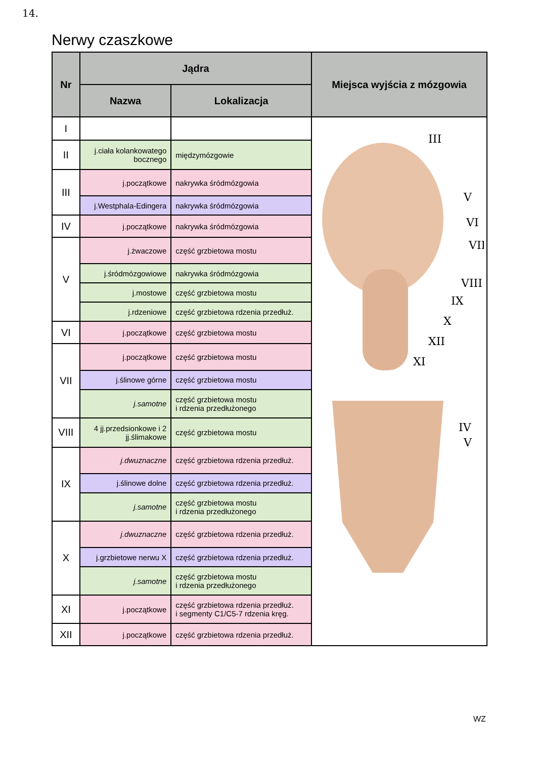14.
Nerwy czaszkowe
| Nr | Jądra | | Miejsca wyjścia z mózgowia |
| --- | --- | --- | --- |
| | Nazwa | Lokalizacja | |
| I | | | III V VI VII VIII IX X XII XI IV V |
| II | j.ciała kolankowatego bocznego | międzymózgowie | |
| III | j.początkowe | nakrywka śródmózgowia | |
| | j.Westphala-Edingera | nakrywka śródmózgowia | |
| IV | j.początkowe | nakrywka śródmózgowia | |
| V | j.żwaczowe | część grzbietowa mostu | |
| | j.śródmózgowiowe | nakrywka śródmózgowia | |
| | j.mostowe | część grzbietowa mostu | |
| | j.rdzeniowe | część grzbietowa rdzenia przedłuż. | |
| VI | j.początkowe | część grzbietowa mostu | |
| VII | j.początkowe | część grzbietowa mostu | |
| | j.ślinowe górne | część grzbietowa mostu | |
| | j.samotne | część grzbietowa mostu i rdzenia przedłużonego | |
| VIII | 4 jj.przedsionkowe i 2 jj.ślimakowe | część grzbietowa mostu | |
| IX | j.dwuznaczne | część grzbietowa rdzenia przedłuż. | |
| | j.ślinowe dolne | część grzbietowa rdzenia przedłuż. | |
| | j.samotne | część grzbietowa mostu i rdzenia przedłużonego | |
| X | j.dwuznaczne | część grzbietowa rdzenia przedłuż. | |
| | j.grzbietowe nerwu X | część grzbietowa rdzenia przedłuż. | |
| | j.samotne | część grzbietowa mostu i rdzenia przedłużonego | |
| XI | j.początkowe | część grzbietowa rdzenia przedłuż. i segmenty C1/C5-7 rdzenia kręg. | |
| XII | j.początkowe | część grzbietowa rdzenia przedłuż. | |
WZ